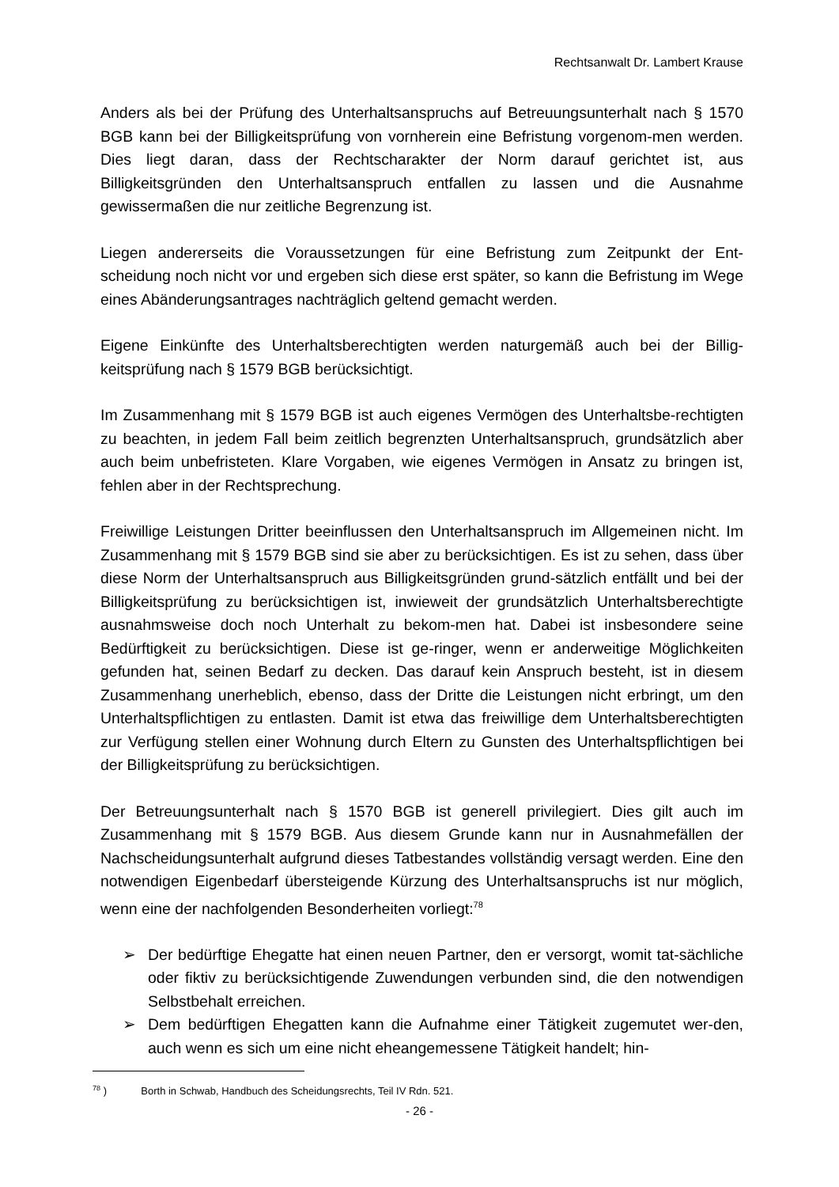Rechtsanwalt Dr. Lambert Krause
Anders als bei der Prüfung des Unterhaltsanspruchs auf Betreuungsunterhalt nach § 1570 BGB kann bei der Billigkeitsprüfung von vornherein eine Befristung vorgenom-men werden. Dies liegt daran, dass der Rechtscharakter der Norm darauf gerichtet ist, aus Billigkeitsgründen den Unterhaltsanspruch entfallen zu lassen und die Ausnahme gewissermaßen die nur zeitliche Begrenzung ist.
Liegen andererseits die Voraussetzungen für eine Befristung zum Zeitpunkt der Ent-scheidung noch nicht vor und ergeben sich diese erst später, so kann die Befristung im Wege eines Abänderungsantrages nachträglich geltend gemacht werden.
Eigene Einkünfte des Unterhaltsberechtigten werden naturgemäß auch bei der Billig-keitsprüfung nach § 1579 BGB berücksichtigt.
Im Zusammenhang mit § 1579 BGB ist auch eigenes Vermögen des Unterhaltsbe-rechtigten zu beachten, in jedem Fall beim zeitlich begrenzten Unterhaltsanspruch, grundsätzlich aber auch beim unbefristeten. Klare Vorgaben, wie eigenes Vermögen in Ansatz zu bringen ist, fehlen aber in der Rechtsprechung.
Freiwillige Leistungen Dritter beeinflussen den Unterhaltsanspruch im Allgemeinen nicht. Im Zusammenhang mit § 1579 BGB sind sie aber zu berücksichtigen. Es ist zu sehen, dass über diese Norm der Unterhaltsanspruch aus Billigkeitsgründen grund-sätzlich entfällt und bei der Billigkeitsprüfung zu berücksichtigen ist, inwieweit der grundsätzlich Unterhaltsberechtigte ausnahmsweise doch noch Unterhalt zu bekom-men hat. Dabei ist insbesondere seine Bedürftigkeit zu berücksichtigen. Diese ist ge-ringer, wenn er anderweitige Möglichkeiten gefunden hat, seinen Bedarf zu decken. Das darauf kein Anspruch besteht, ist in diesem Zusammenhang unerheblich, ebenso, dass der Dritte die Leistungen nicht erbringt, um den Unterhaltspflichtigen zu entlasten. Damit ist etwa das freiwillige dem Unterhaltsberechtigten zur Verfügung stellen einer Wohnung durch Eltern zu Gunsten des Unterhaltspflichtigen bei der Billigkeitsprüfung zu berücksichtigen.
Der Betreuungsunterhalt nach § 1570 BGB ist generell privilegiert. Dies gilt auch im Zusammenhang mit § 1579 BGB. Aus diesem Grunde kann nur in Ausnahmefällen der Nachscheidungsunterhalt aufgrund dieses Tatbestandes vollständig versagt werden. Eine den notwendigen Eigenbedarf übersteigende Kürzung des Unterhaltsanspruchs ist nur möglich, wenn eine der nachfolgenden Besonderheiten vorliegt:<sup>78</sup>
➢ Der bedürftige Ehegatte hat einen neuen Partner, den er versorgt, womit tat-sächliche oder fiktiv zu berücksichtigende Zuwendungen verbunden sind, die den notwendigen Selbstbehalt erreichen.
➢ Dem bedürftigen Ehegatten kann die Aufnahme einer Tätigkeit zugemutet wer-den, auch wenn es sich um eine nicht eheangemessene Tätigkeit handelt; hin-
<sup>78</sup> ) Borth in Schwab, Handbuch des Scheidungsrechts, Teil IV Rdn. 521.
- 26 -